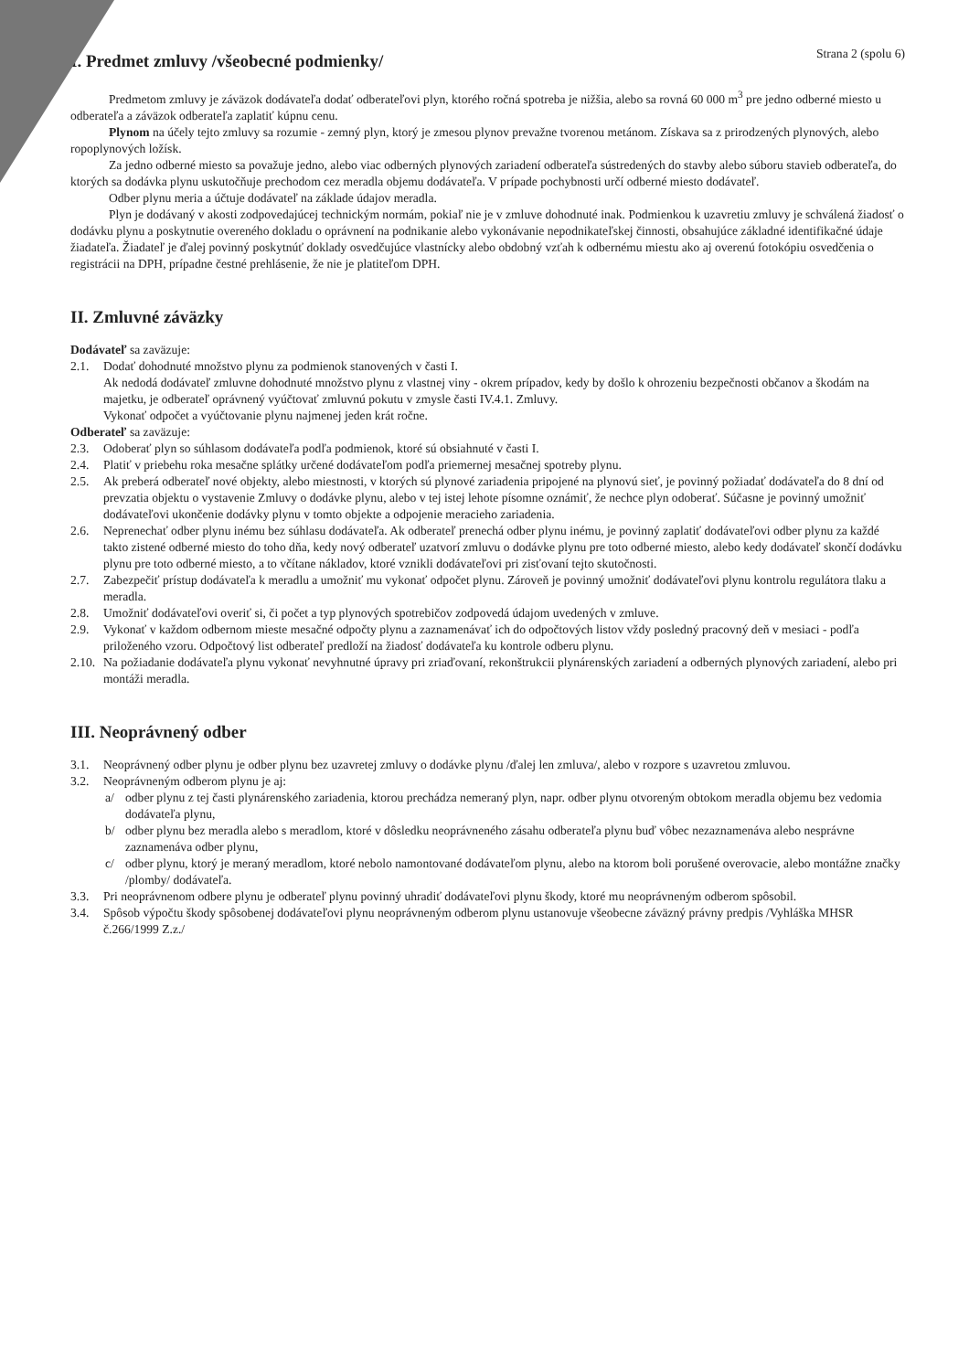Strana 2 (spolu 6)
I. Predmet zmluvy /všeobecné podmienky/
Predmetom zmluvy je záväzok dodávateľa dodať odberateľovi plyn, ktorého ročná spotreba je nižšia, alebo sa rovná 60 000 m<sup>3</sup> pre jedno odberné miesto u odberateľa a záväzok odberateľa zaplatiť kúpnu cenu.
Plynom na účely tejto zmluvy sa rozumie - zemný plyn, ktorý je zmesou plynov prevažne tvorenou metánom. Získava sa z prirodzených plynových, alebo ropoplynových ložísk.
Za jedno odberné miesto sa považuje jedno, alebo viac odberných plynových zariadení odberateľa sústredených do stavby alebo súboru stavieb odberateľa, do ktorých sa dodávka plynu uskutočňuje prechodom cez meradla objemu dodávateľa. V prípade pochybnosti určí odberné miesto dodávateľ.
Odber plynu meria a účtuje dodávateľ na základe údajov meradla.
Plyn je dodávaný v akosti zodpovedajúcej technickým normám, pokiaľ nie je v zmluve dohodnuté inak. Podmienkou k uzavretiu zmluvy je schválená žiadosť o dodávku plynu a poskytnutie overeného dokladu o oprávnení na podnikanie alebo vykonávanie nepodnikateľskej činnosti, obsahujúce základné identifikačné údaje žiadateľa. Žiadateľ je ďalej povinný poskytnúť doklady osvedčujúce vlastnícky alebo obdobný vzťah k odbernému miestu ako aj overenú fotokópiu osvedčenia o registrácii na DPH, prípadne čestné prehlásenie, že nie je platiteľom DPH.
II. Zmluvné záväzky
Dodávateľ sa zaväzuje:
2.1. Dodať dohodnuté množstvo plynu za podmienok stanovených v časti I.
Ak nedodá dodávateľ zmluvne dohodnuté množstvo plynu z vlastnej viny - okrem prípadov, kedy by došlo k ohrozeniu bezpečnosti občanov a škodám na majetku, je odberateľ oprávnený vyúčtovať zmluvnú pokutu v zmysle časti IV.4.1. Zmluvy.
Vykonať odpočet a vyúčtovanie plynu najmenej jeden krát ročne.
Odberateľ sa zaväzuje:
2.3. Odoberať plyn so súhlasom dodávateľa podľa podmienok, ktoré sú obsiahnuté v časti I.
2.4. Platiť v priebehu roka mesačne splátky určené dodávateľom podľa priemernej mesačnej spotreby plynu.
2.5. Ak preberá odberateľ nové objekty, alebo miestnosti, v ktorých sú plynové zariadenia pripojené na plynovú sieť, je povinný požiadať dodávateľa do 8 dní od prevzatia objektu o vystavenie Zmluvy o dodávke plynu, alebo v tej istej lehote písomne oznámiť, že nechce plyn odoberať. Súčasne je povinný umožniť dodávateľovi ukončenie dodávky plynu v tomto objekte a odpojenie meracieho zariadenia.
2.6. Neprenechať odber plynu inému bez súhlasu dodávateľa. Ak odberateľ prenechá odber plynu inému, je povinný zaplatiť dodávateľovi odber plynu za každé takto zistené odberné miesto do toho dňa, kedy nový odberateľ uzatvorí zmluvu o dodávke plynu pre toto odberné miesto, alebo kedy dodávateľ skončí dodávku plynu pre toto odberné miesto, a to včítane nákladov, ktoré vznikli dodávateľovi pri zisťovaní tejto skutočnosti.
2.7. Zabezpečiť prístup dodávateľa k meradlu a umožniť mu vykonať odpočet plynu. Zároveň je povinný umožniť dodávateľovi plynu kontrolu regulátora tlaku a meradla.
2.8. Umožniť dodávateľovi overiť si, či počet a typ plynových spotrebičov zodpovedá údajom uvedených v zmluve.
2.9. Vykonať v každom odbernom mieste mesačné odpočty plynu a zaznamenávať ich do odpočtových listov vždy posledný pracovný deň v mesiaci - podľa priloženého vzoru. Odpočtový list odberateľ predloží na žiadosť dodávateľa ku kontrole odberu plynu.
2.10.
Na požiadanie dodávateľa plynu vykonať nevyhnutné úpravy pri zriaďovaní, rekonštrukcii plynárenských zariadení a odberných plynových zariadení, alebo pri montáži meradla.
III. Neoprávnený odber
3.1. Neoprávnený odber plynu je odber plynu bez uzavretej zmluvy o dodávke plynu /ďalej len zmluva/, alebo v rozpore s uzavretou zmluvou.
3.2. Neoprávneným odberom plynu je aj:
a/ odber plynu z tej časti plynárenského zariadenia, ktorou prechádza nemeraný plyn, napr. odber plynu otvoreným obtokom meradla objemu bez vedomia dodávateľa plynu,
b/ odber plynu bez meradla alebo s meradlom, ktoré v dôsledku neoprávneného zásahu odberateľa plynu buď vôbec nezaznamenáva alebo nesprávne zaznamenáva odber plynu,
c/ odber plynu, ktorý je meraný meradlom, ktoré nebolo namontované dodávateľom plynu, alebo na ktorom boli porušené overovacie, alebo montážne značky /plomby/ dodávateľa.
3.3. Pri neoprávnenom odbere plynu je odberateľ plynu povinný uhradiť dodávateľovi plynu škody, ktoré mu neoprávneným odberom spôsobil.
3.4. Spôsob výpočtu škody spôsobenej dodávateľovi plynu neoprávneným odberom plynu ustanovuje všeobecne záväzný právny predpis /Vyhláška MHSR č.266/1999 Z.z./